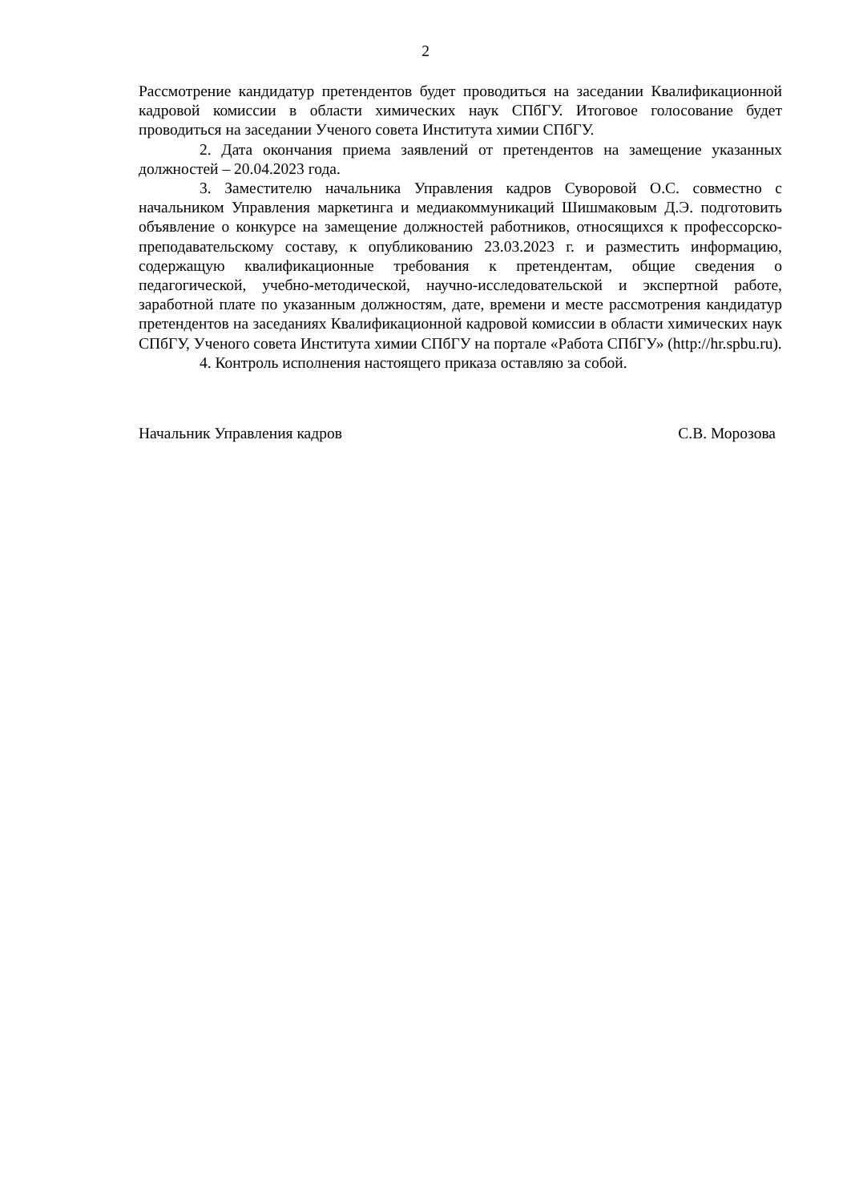2
Рассмотрение кандидатур претендентов будет проводиться на заседании Квалификационной кадровой комиссии в области химических наук СПбГУ. Итоговое голосование будет проводиться на заседании Ученого совета Института химии СПбГУ.
2. Дата окончания приема заявлений от претендентов на замещение указанных должностей – 20.04.2023 года.
3. Заместителю начальника Управления кадров Суворовой О.С. совместно с начальником Управления маркетинга и медиакоммуникаций Шишмаковым Д.Э. подготовить объявление о конкурсе на замещение должностей работников, относящихся к профессорско-преподавательскому составу, к опубликованию 23.03.2023 г. и разместить информацию, содержащую квалификационные требования к претендентам, общие сведения о педагогической, учебно-методической, научно-исследовательской и экспертной работе, заработной плате по указанным должностям, дате, времени и месте рассмотрения кандидатур претендентов на заседаниях Квалификационной кадровой комиссии в области химических наук СПбГУ, Ученого совета Института химии СПбГУ на портале «Работа СПбГУ» (http://hr.spbu.ru).
4. Контроль исполнения настоящего приказа оставляю за собой.
Начальник Управления кадров С.В. Морозова